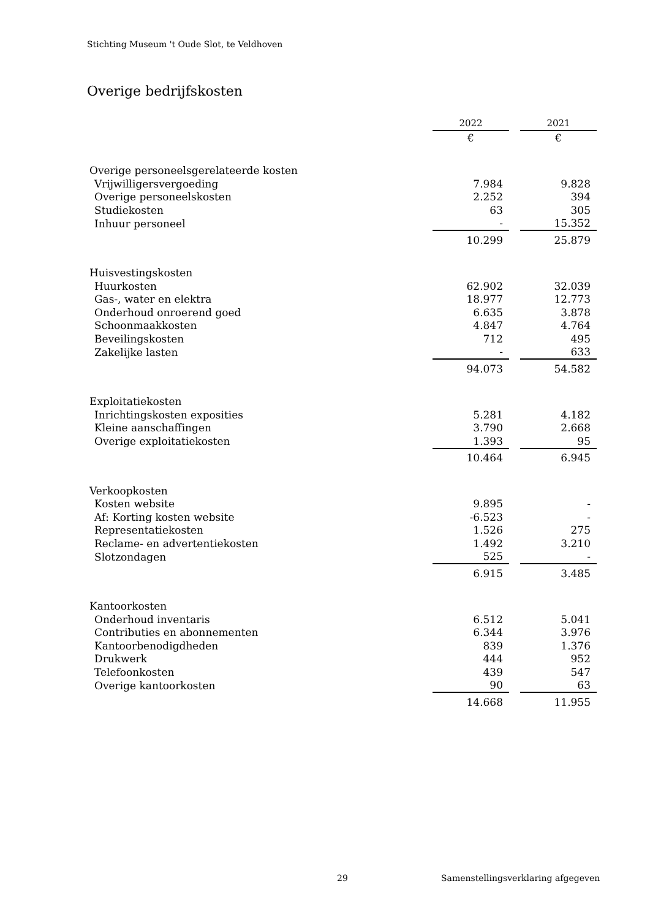Stichting Museum 't Oude Slot, te Veldhoven
Overige bedrijfskosten
| | 2022 | | 2021 |
| --- | --- | --- | --- |
| | € | | € |
| Overige personeelsgerelateerde kosten | | | |
| Vrijwilligersvergoeding | 7.984 | | 9.828 |
| Overige personeelskosten | 2.252 | | 394 |
| Studiekosten | 63 | | 305 |
| Inhuur personeel | - | | 15.352 |
| | 10.299 | | 25.879 |
| Huisvestingskosten | | | |
| Huurkosten | 62.902 | | 32.039 |
| Gas-, water en elektra | 18.977 | | 12.773 |
| Onderhoud onroerend goed | 6.635 | | 3.878 |
| Schoonmaakkosten | 4.847 | | 4.764 |
| Beveilingskosten | 712 | | 495 |
| Zakelijke lasten | - | | 633 |
| | 94.073 | | 54.582 |
| Exploitatiekosten | | | |
| Inrichtingskosten exposities | 5.281 | | 4.182 |
| Kleine aanschaffingen | 3.790 | | 2.668 |
| Overige exploitatiekosten | 1.393 | | 95 |
| | 10.464 | | 6.945 |
| Verkoopkosten | | | |
| Kosten website | 9.895 | | - |
| Af: Korting kosten website | -6.523 | | - |
| Representatiekosten | 1.526 | | 275 |
| Reclame- en advertentiekosten | 1.492 | | 3.210 |
| Slotzondagen | 525 | | - |
| | 6.915 | | 3.485 |
| Kantoorkosten | | | |
| Onderhoud inventaris | 6.512 | | 5.041 |
| Contributies en abonnementen | 6.344 | | 3.976 |
| Kantoorbenodigdheden | 839 | | 1.376 |
| Drukwerk | 444 | | 952 |
| Telefoonkosten | 439 | | 547 |
| Overige kantoorkosten | 90 | | 63 |
| | 14.668 | | 11.955 |
29
Samenstellingsverklaring afgegeven